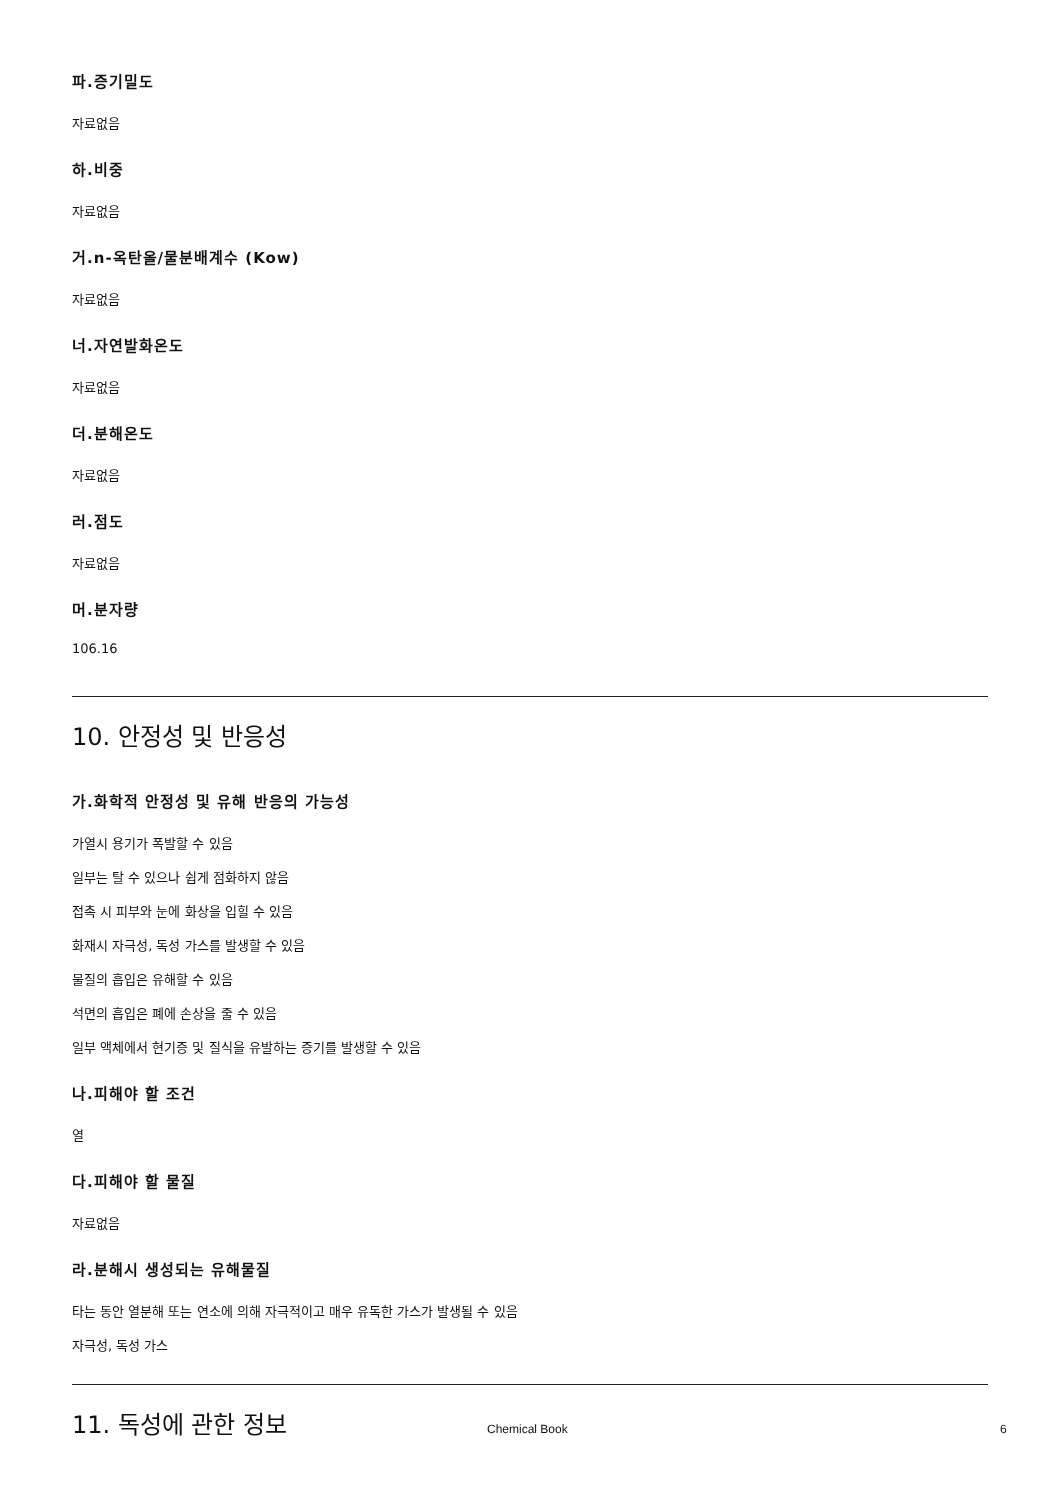파.증기밀도
자료없음
하.비중
자료없음
거.n-옥탄올/물분배계수 (Kow)
자료없음
너.자연발화온도
자료없음
더.분해온도
자료없음
러.점도
자료없음
머.분자량
106.16
10. 안정성 및 반응성
가.화학적 안정성 및 유해 반응의 가능성
가열시 용기가 폭발할 수 있음
일부는 탈 수 있으나 쉽게 점화하지 않음
접촉 시 피부와 눈에 화상을 입힐 수 있음
화재시 자극성, 독성 가스를 발생할 수 있음
물질의 흡입은 유해할 수 있음
석면의 흡입은 폐에 손상을 줄 수 있음
일부 액체에서 현기증 및 질식을 유발하는 증기를 발생할 수 있음
나.피해야 할 조건
열
다.피해야 할 물질
자료없음
라.분해시 생성되는 유해물질
타는 동안 열분해 또는 연소에 의해 자극적이고 매우 유독한 가스가 발생될 수 있음
자극성, 독성 가스
11. 독성에 관한 정보
Chemical Book 6